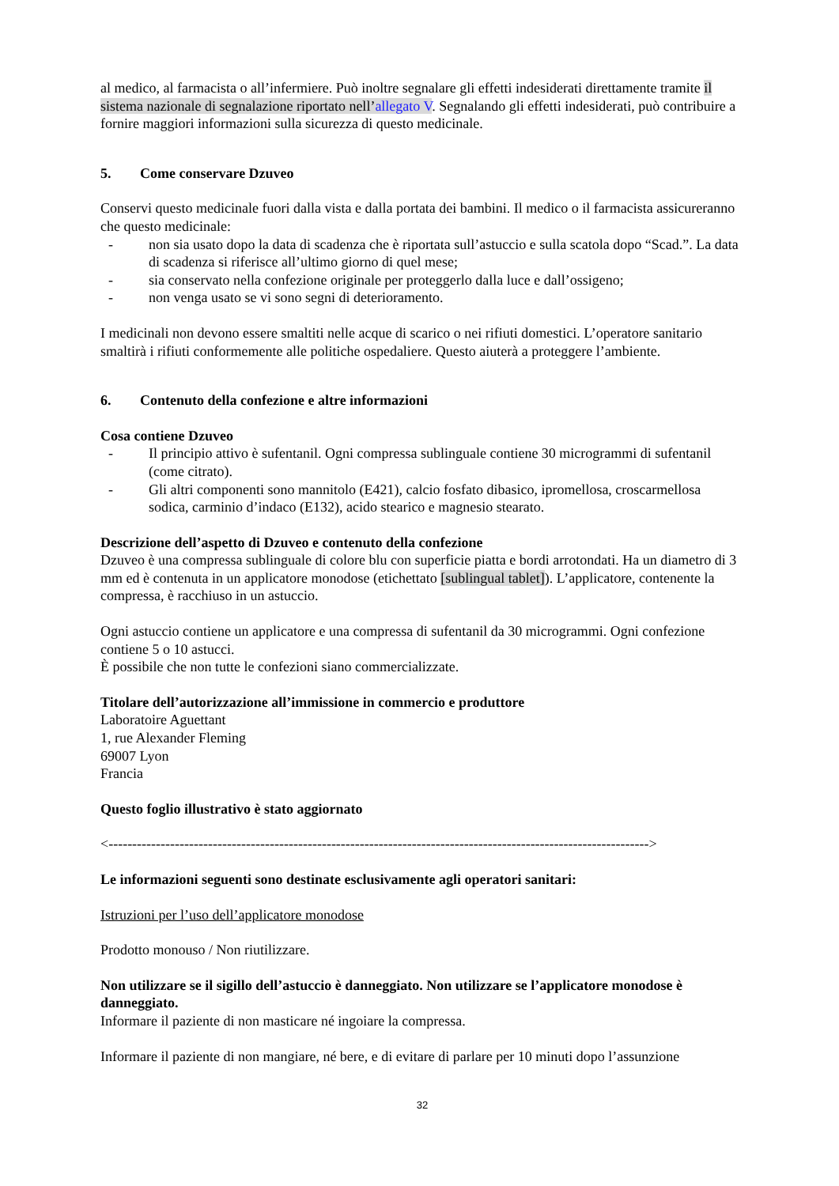al medico, al farmacista o all’infermiere. Può inoltre segnalare gli effetti indesiderati direttamente tramite il sistema nazionale di segnalazione riportato nell’allegato V. Segnalando gli effetti indesiderati, può contribuire a fornire maggiori informazioni sulla sicurezza di questo medicinale.
5. Come conservare Dzuveo
Conservi questo medicinale fuori dalla vista e dalla portata dei bambini. Il medico o il farmacista assicureranno che questo medicinale:
- non sia usato dopo la data di scadenza che è riportata sull’astuccio e sulla scatola dopo “Scad.”. La data di scadenza si riferisce all’ultimo giorno di quel mese;
- sia conservato nella confezione originale per proteggerlo dalla luce e dall’ossigeno;
- non venga usato se vi sono segni di deterioramento.
I medicinali non devono essere smaltiti nelle acque di scarico o nei rifiuti domestici. L’operatore sanitario smaltirà i rifiuti conformemente alle politiche ospedaliere. Questo aiuterà a proteggere l’ambiente.
6. Contenuto della confezione e altre informazioni
Cosa contiene Dzuveo
- Il principio attivo è sufentanil. Ogni compressa sublinguale contiene 30 microgrammi di sufentanil (come citrato).
- Gli altri componenti sono mannitolo (E421), calcio fosfato dibasico, ipromellosa, croscarmellosa sodica, carminio d’indaco (E132), acido stearico e magnesio stearato.
Descrizione dell’aspetto di Dzuveo e contenuto della confezione
Dzuveo è una compressa sublinguale di colore blu con superficie piatta e bordi arrotondati. Ha un diametro di 3 mm ed è contenuta in un applicatore monodose (etichettato [sublingual tablet]). L’applicatore, contenente la compressa, è racchiuso in un astuccio.
Ogni astuccio contiene un applicatore e una compressa di sufentanil da 30 microgrammi. Ogni confezione contiene 5 o 10 astucci.
È possibile che non tutte le confezioni siano commercializzate.
Titolare dell’autorizzazione all’immissione in commercio e produttore
Laboratoire Aguettant
1, rue Alexander Fleming
69007 Lyon
Francia
Questo foglio illustrativo è stato aggiornato
<------------------------------------------------------------------------------------------------------------------>
Le informazioni seguenti sono destinate esclusivamente agli operatori sanitari:
Istruzioni per l’uso dell’applicatore monodose
Prodotto monouso / Non riutilizzare.
Non utilizzare se il sigillo dell’astuccio è danneggiato. Non utilizzare se l’applicatore monodose è danneggiato.
Informare il paziente di non masticare né ingoiare la compressa.
Informare il paziente di non mangiare, né bere, e di evitare di parlare per 10 minuti dopo l’assunzione
32